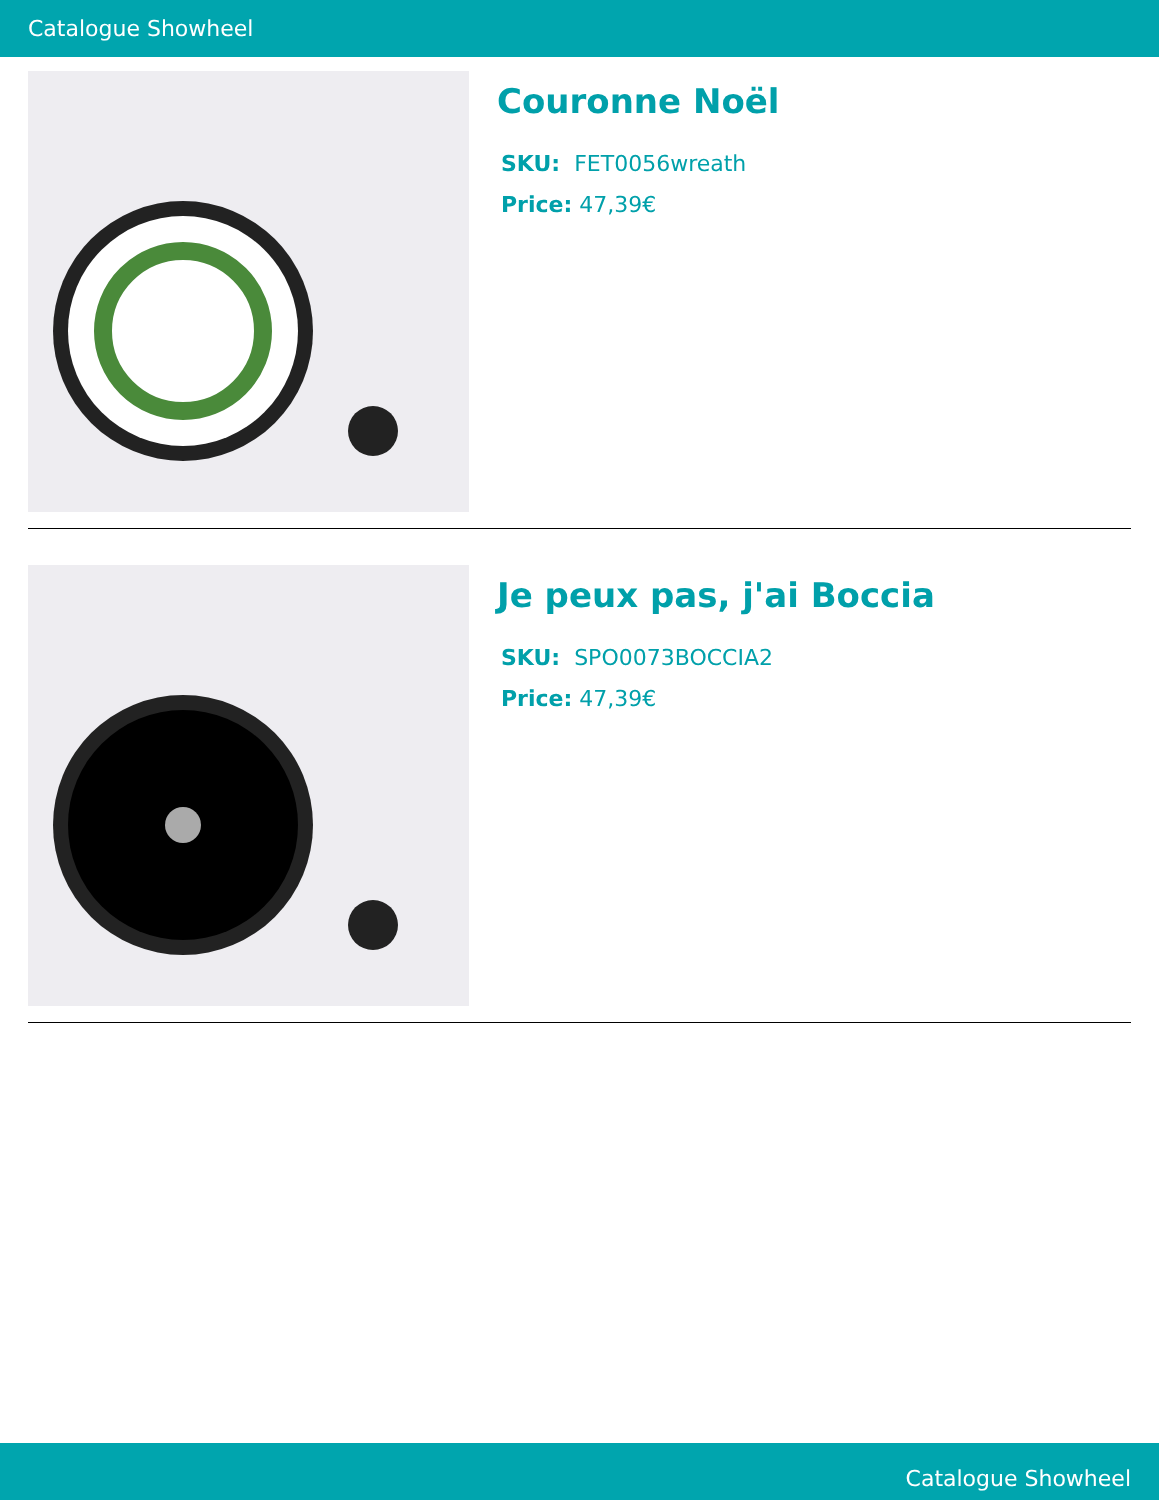Catalogue Showheel
Couronne Noël
SKU: FET0056wreath
Price: 47,39€
Je peux pas, j'ai Boccia
SKU: SPO0073BOCCIA2
Price: 47,39€
Catalogue Showheel